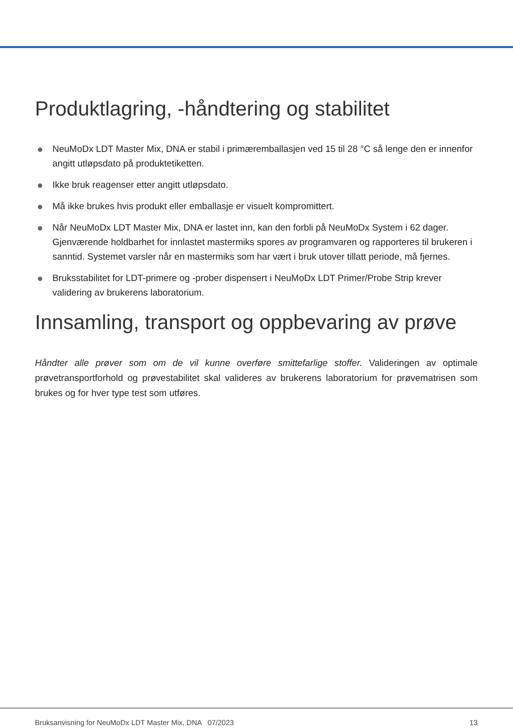Produktlagring, -håndtering og stabilitet
NeuMoDx LDT Master Mix, DNA er stabil i primæremballasjen ved 15 til 28 °C så lenge den er innenfor angitt utløpsdato på produktetiketten.
Ikke bruk reagenser etter angitt utløpsdato.
Må ikke brukes hvis produkt eller emballasje er visuelt kompromittert.
Når NeuMoDx LDT Master Mix, DNA er lastet inn, kan den forbli på NeuMoDx System i 62 dager. Gjenværende holdbarhet for innlastet mastermiks spores av programvaren og rapporteres til brukeren i sanntid. Systemet varsler når en mastermiks som har vært i bruk utover tillatt periode, må fjernes.
Bruksstabilitet for LDT-primere og -prober dispensert i NeuMoDx LDT Primer/Probe Strip krever validering av brukerens laboratorium.
Innsamling, transport og oppbevaring av prøve
Håndter alle prøver som om de vil kunne overføre smittefarlige stoffer. Valideringen av optimale prøvetransportforhold og prøvestabilitet skal valideres av brukerens laboratorium for prøvematrisen som brukes og for hver type test som utføres.
Bruksanvisning for NeuMoDx LDT Master Mix, DNA 07/2023 13